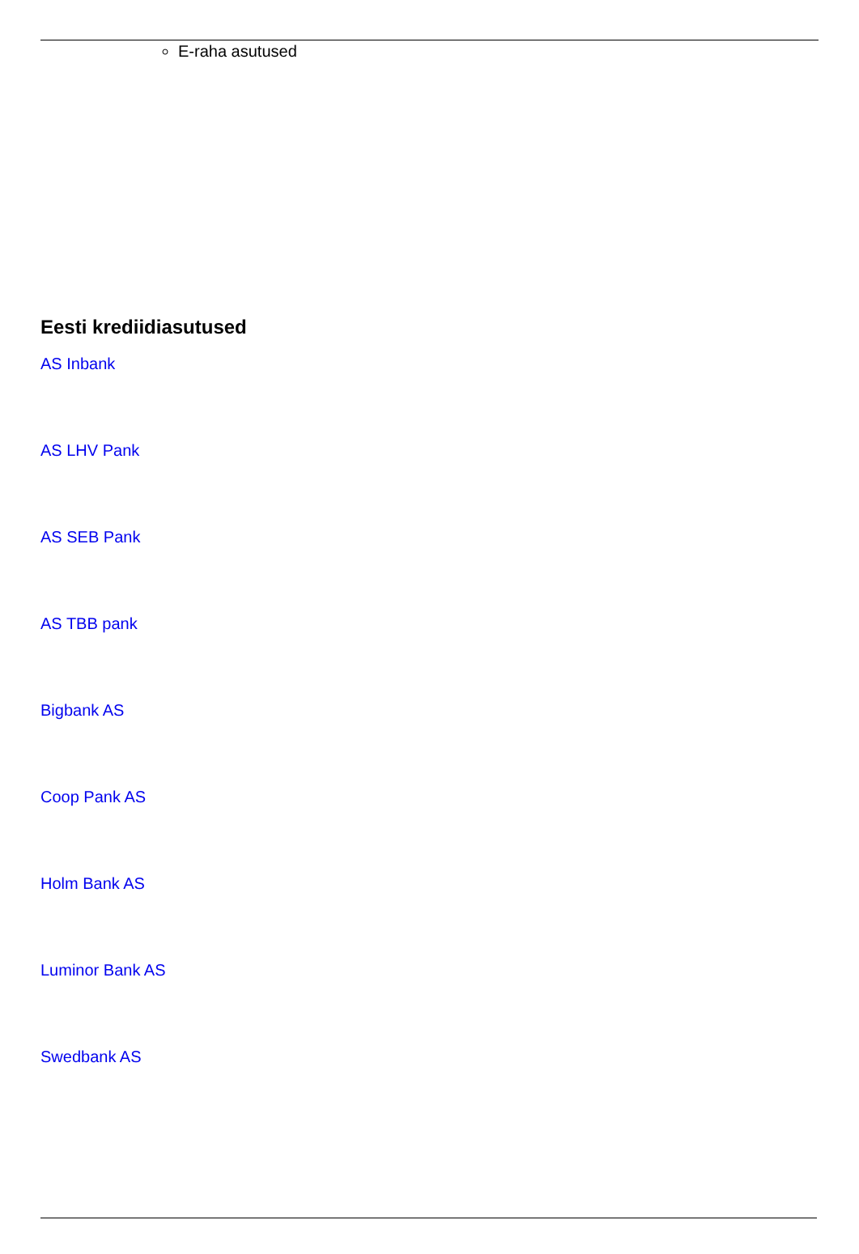E-raha asutused
Eesti krediidiasutused
AS Inbank
AS LHV Pank
AS SEB Pank
AS TBB pank
Bigbank AS
Coop Pank AS
Holm Bank AS
Luminor Bank AS
Swedbank AS